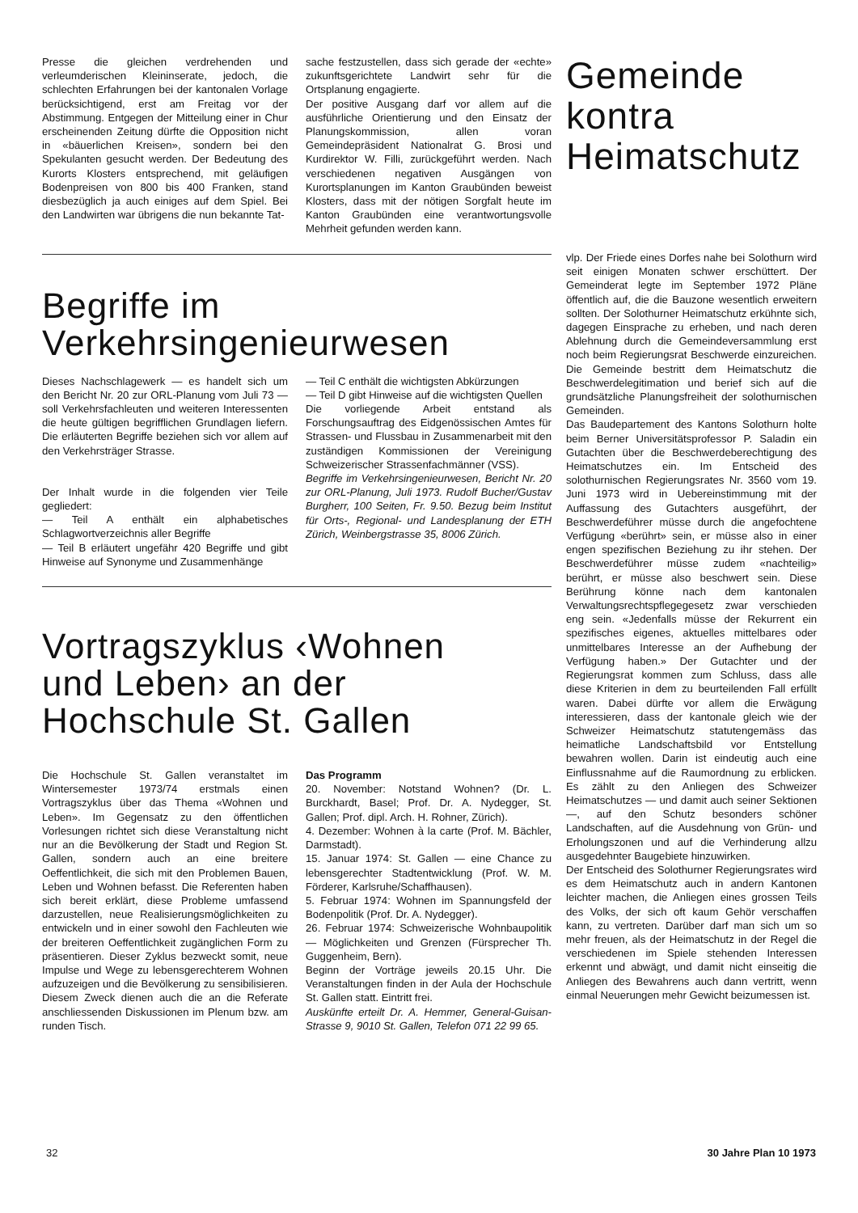Presse die gleichen verdrehenden und verleumderischen Kleininserate, jedoch, die schlechten Erfahrungen bei der kantonalen Vorlage berücksichtigend, erst am Freitag vor der Abstimmung. Entgegen der Mitteilung einer in Chur erscheinenden Zeitung dürfte die Opposition nicht in «bäuerlichen Kreisen», sondern bei den Spekulanten gesucht werden. Der Bedeutung des Kurorts Klosters entsprechend, mit geläufigen Bodenpreisen von 800 bis 400 Franken, stand diesbezüglich ja auch einiges auf dem Spiel. Bei den Landwirten war übrigens die nun bekannte Tat-
sache festzustellen, dass sich gerade der «echte» zukunftsgerichtete Landwirt sehr für die Ortsplanung engagierte.
Der positive Ausgang darf vor allem auf die ausführliche Orientierung und den Einsatz der Planungskommission, allen voran Gemeindepräsident Nationalrat G. Brosi und Kurdirektor W. Filli, zurückgeführt werden. Nach verschiedenen negativen Ausgängen von Kurortsplanungen im Kanton Graubünden beweist Klosters, dass mit der nötigen Sorgfalt heute im Kanton Graubünden eine verantwortungsvolle Mehrheit gefunden werden kann.
Begriffe im
Verkehrsingenieurwesen
Dieses Nachschlagewerk — es handelt sich um den Bericht Nr. 20 zur ORL-Planung vom Juli 73 — soll Verkehrsfachleuten und weiteren Interessenten die heute gültigen begrifflichen Grundlagen liefern. Die erläuterten Begriffe beziehen sich vor allem auf den Verkehrsträger Strasse.
Der Inhalt wurde in die folgenden vier Teile gegliedert:
— Teil A enthält ein alphabetisches Schlagwortverzeichnis aller Begriffe
— Teil B erläutert ungefähr 420 Begriffe und gibt Hinweise auf Synonyme und Zusammenhänge
— Teil C enthält die wichtigsten Abkürzungen
— Teil D gibt Hinweise auf die wichtigsten Quellen
Die vorliegende Arbeit entstand als Forschungsauftrag des Eidgenössischen Amtes für Strassen- und Flussbau in Zusammenarbeit mit den zuständigen Kommissionen der Vereinigung Schweizerischer Strassenfachmänner (VSS).
Begriffe im Verkehrsingenieurwesen, Bericht Nr. 20 zur ORL-Planung, Juli 1973. Rudolf Bucher/Gustav Burgherr, 100 Seiten, Fr. 9.50. Bezug beim Institut für Orts-, Regional- und Landesplanung der ETH Zürich, Weinbergstrasse 35, 8006 Zürich.
Vortragszyklus ‹Wohnen
und Leben› an der
Hochschule St. Gallen
Die Hochschule St. Gallen veranstaltet im Wintersemester 1973/74 erstmals einen Vortragszyklus über das Thema «Wohnen und Leben». Im Gegensatz zu den öffentlichen Vorlesungen richtet sich diese Veranstaltung nicht nur an die Bevölkerung der Stadt und Region St. Gallen, sondern auch an eine breitere Oeffentlichkeit, die sich mit den Problemen Bauen, Leben und Wohnen befasst. Die Referenten haben sich bereit erklärt, diese Probleme umfassend darzustellen, neue Realisierungsmöglichkeiten zu entwickeln und in einer sowohl den Fachleuten wie der breiteren Oeffentlichkeit zugänglichen Form zu präsentieren. Dieser Zyklus bezweckt somit, neue Impulse und Wege zu lebensgerechterem Wohnen aufzuzeigen und die Bevölkerung zu sensibilisieren. Diesem Zweck dienen auch die an die Referate anschliessenden Diskussionen im Plenum bzw. am runden Tisch.
Das Programm
20. November: Notstand Wohnen? (Dr. L. Burckhardt, Basel; Prof. Dr. A. Nydegger, St. Gallen; Prof. dipl. Arch. H. Rohner, Zürich).
4. Dezember: Wohnen à la carte (Prof. M. Bächler, Darmstadt).
15. Januar 1974: St. Gallen — eine Chance zu lebensgerechter Stadtentwicklung (Prof. W. M. Förderer, Karlsruhe/Schaffhausen).
5. Februar 1974: Wohnen im Spannungsfeld der Bodenpolitik (Prof. Dr. A. Nydegger).
26. Februar 1974: Schweizerische Wohnbaupolitik — Möglichkeiten und Grenzen (Fürsprecher Th. Guggenheim, Bern).
Beginn der Vorträge jeweils 20.15 Uhr. Die Veranstaltungen finden in der Aula der Hochschule St. Gallen statt. Eintritt frei.
Auskünfte erteilt Dr. A. Hemmer, General-Guisan-Strasse 9, 9010 St. Gallen, Telefon 071 22 99 65.
Gemeinde
kontra
Heimatschutz
vlp. Der Friede eines Dorfes nahe bei Solothurn wird seit einigen Monaten schwer erschüttert. Der Gemeinderat legte im September 1972 Pläne öffentlich auf, die die Bauzone wesentlich erweitern sollten. Der Solothurner Heimatschutz erkühnte sich, dagegen Einsprache zu erheben, und nach deren Ablehnung durch die Gemeindeversammlung erst noch beim Regierungsrat Beschwerde einzureichen. Die Gemeinde bestritt dem Heimatschutz die Beschwerdelegitimation und berief sich auf die grundsätzliche Planungsfreiheit der solothurnischen Gemeinden.
Das Baudepartement des Kantons Solothurn holte beim Berner Universitätsprofessor P. Saladin ein Gutachten über die Beschwerdeberechtigung des Heimatschutzes ein. Im Entscheid des solothurnischen Regierungsrates Nr. 3560 vom 19. Juni 1973 wird in Uebereinstimmung mit der Auffassung des Gutachters ausgeführt, der Beschwerdeführer müsse durch die angefochtene Verfügung «berührt» sein, er müsse also in einer engen spezifischen Beziehung zu ihr stehen. Der Beschwerdeführer müsse zudem «nachteilig» berührt, er müsse also beschwert sein. Diese Berührung könne nach dem kantonalen Verwaltungsrechtspflegegesetz zwar verschieden eng sein. «Jedenfalls müsse der Rekurrent ein spezifisches eigenes, aktuelles mittelbares oder unmittelbares Interesse an der Aufhebung der Verfügung haben.» Der Gutachter und der Regierungsrat kommen zum Schluss, dass alle diese Kriterien in dem zu beurteilenden Fall erfüllt waren. Dabei dürfte vor allem die Erwägung interessieren, dass der kantonale gleich wie der Schweizer Heimatschutz statutengemäss das heimatliche Landschaftsbild vor Entstellung bewahren wollen. Darin ist eindeutig auch eine Einflussnahme auf die Raumordnung zu erblicken. Es zählt zu den Anliegen des Schweizer Heimatschutzes — und damit auch seiner Sektionen —, auf den Schutz besonders schöner Landschaften, auf die Ausdehnung von Grün- und Erholungszonen und auf die Verhinderung allzu ausgedehnter Baugebiete hinzuwirken.
Der Entscheid des Solothurner Regierungsrates wird es dem Heimatschutz auch in andern Kantonen leichter machen, die Anliegen eines grossen Teils des Volks, der sich oft kaum Gehör verschaffen kann, zu vertreten. Darüber darf man sich um so mehr freuen, als der Heimatschutz in der Regel die verschiedenen im Spiele stehenden Interessen erkennt und abwägt, und damit nicht einseitig die Anliegen des Bewahrens auch dann vertritt, wenn einmal Neuerungen mehr Gewicht beizumessen ist.
32 30 Jahre Plan 10 1973